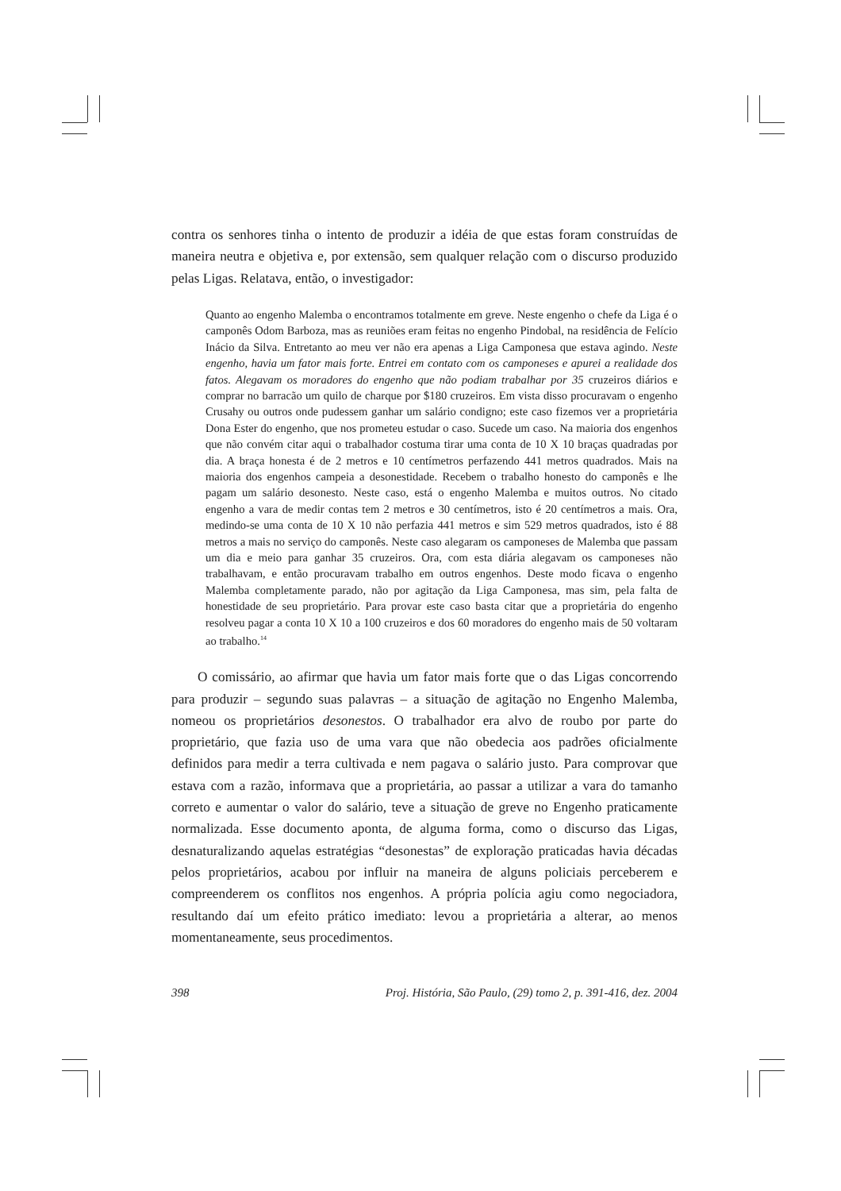contra os senhores tinha o intento de produzir a idéia de que estas foram construídas de maneira neutra e objetiva e, por extensão, sem qualquer relação com o discurso produzido pelas Ligas. Relatava, então, o investigador:
Quanto ao engenho Malemba o encontramos totalmente em greve. Neste engenho o chefe da Liga é o camponês Odom Barboza, mas as reuniões eram feitas no engenho Pindobal, na residência de Felício Inácio da Silva. Entretanto ao meu ver não era apenas a Liga Camponesa que estava agindo. Neste engenho, havia um fator mais forte. Entrei em contato com os camponeses e apurei a realidade dos fatos. Alegavam os moradores do engenho que não podiam trabalhar por 35 cruzeiros diários e comprar no barracão um quilo de charque por $180 cruzeiros. Em vista disso procuravam o engenho Crusahy ou outros onde pudessem ganhar um salário condigno; este caso fizemos ver a proprietária Dona Ester do engenho, que nos prometeu estudar o caso. Sucede um caso. Na maioria dos engenhos que não convém citar aqui o trabalhador costuma tirar uma conta de 10 X 10 braças quadradas por dia. A braça honesta é de 2 metros e 10 centímetros perfazendo 441 metros quadrados. Mais na maioria dos engenhos campeia a desonestidade. Recebem o trabalho honesto do camponês e lhe pagam um salário desonesto. Neste caso, está o engenho Malemba e muitos outros. No citado engenho a vara de medir contas tem 2 metros e 30 centímetros, isto é 20 centímetros a mais. Ora, medindo-se uma conta de 10 X 10 não perfazia 441 metros e sim 529 metros quadrados, isto é 88 metros a mais no serviço do camponês. Neste caso alegaram os camponeses de Malemba que passam um dia e meio para ganhar 35 cruzeiros. Ora, com esta diária alegavam os camponeses não trabalhavam, e então procuravam trabalho em outros engenhos. Deste modo ficava o engenho Malemba completamente parado, não por agitação da Liga Camponesa, mas sim, pela falta de honestidade de seu proprietário. Para provar este caso basta citar que a proprietária do engenho resolveu pagar a conta 10 X 10 a 100 cruzeiros e dos 60 moradores do engenho mais de 50 voltaram ao trabalho.<sup>14</sup>
O comissário, ao afirmar que havia um fator mais forte que o das Ligas concorrendo para produzir – segundo suas palavras – a situação de agitação no Engenho Malemba, nomeou os proprietários desonestos. O trabalhador era alvo de roubo por parte do proprietário, que fazia uso de uma vara que não obedecia aos padrões oficialmente definidos para medir a terra cultivada e nem pagava o salário justo. Para comprovar que estava com a razão, informava que a proprietária, ao passar a utilizar a vara do tamanho correto e aumentar o valor do salário, teve a situação de greve no Engenho praticamente normalizada. Esse documento aponta, de alguma forma, como o discurso das Ligas, desnaturalizando aquelas estratégias “desonestas” de exploração praticadas havia décadas pelos proprietários, acabou por influir na maneira de alguns policiais perceberem e compreenderem os conflitos nos engenhos. A própria polícia agiu como negociadora, resultando daí um efeito prático imediato: levou a proprietária a alterar, ao menos momentaneamente, seus procedimentos.
398 Proj. História, São Paulo, (29) tomo 2, p. 391-416, dez. 2004